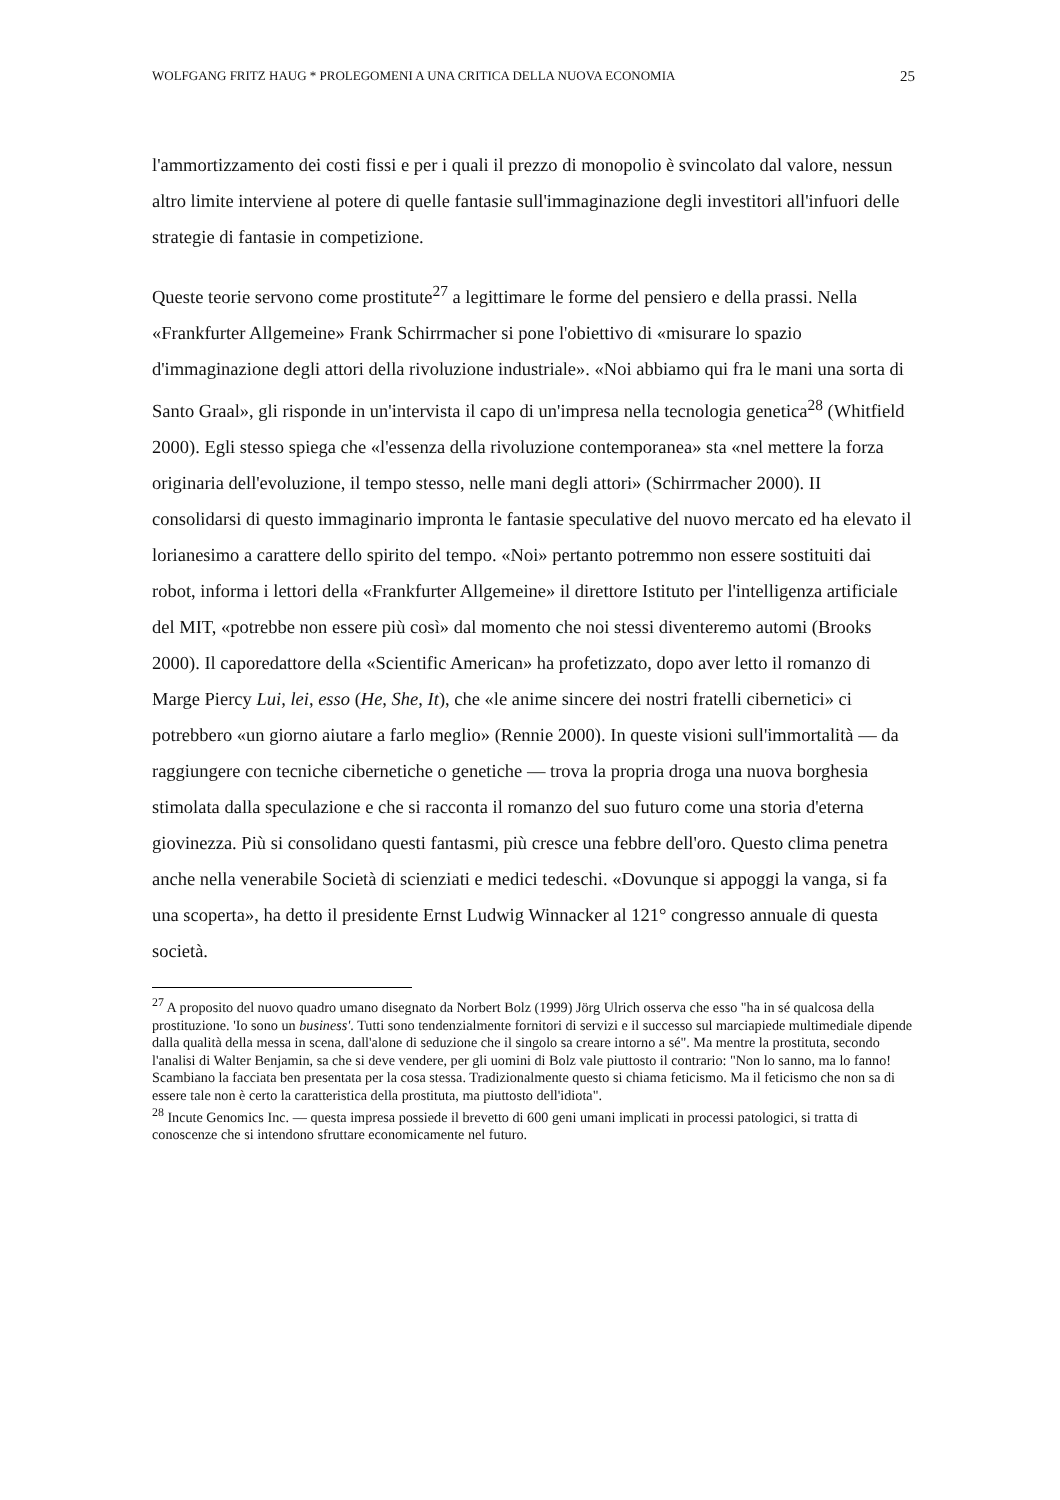WOLFGANG FRITZ HAUG * PROLEGOMENI A UNA CRITICA DELLA NUOVA ECONOMIA 25
l'ammortizzamento dei costi fissi e per i quali il prezzo di monopolio è svincolato dal valore, nessun altro limite interviene al potere di quelle fantasie sull'immaginazione degli investitori all'infuori delle strategie di fantasie in competizione.
Queste teorie servono come prostitute<sup>27</sup> a legittimare le forme del pensiero e della prassi. Nella «Frankfurter Allgemeine» Frank Schirrmacher si pone l'obiettivo di «misurare lo spazio d'immaginazione degli attori della rivoluzione industriale». «Noi abbiamo qui fra le mani una sorta di Santo Graal», gli risponde in un'intervista il capo di un'impresa nella tecnologia genetica<sup>28</sup> (Whitfield 2000). Egli stesso spiega che «l'essenza della rivoluzione contemporanea» sta «nel mettere la forza originaria dell'evoluzione, il tempo stesso, nelle mani degli attori» (Schirrmacher 2000). II consolidarsi di questo immaginario impronta le fantasie speculative del nuovo mercato ed ha elevato il lorianesimo a carattere dello spirito del tempo. «Noi» pertanto potremmo non essere sostituiti dai robot, informa i lettori della «Frankfurter Allgemeine» il direttore Istituto per l'intelligenza artificiale del MIT, «potrebbe non essere più così» dal momento che noi stessi diventeremo automi (Brooks 2000). Il caporedattore della «Scientific American» ha profetizzato, dopo aver letto il romanzo di Marge Piercy Lui, lei, esso (He, She, It), che «le anime sincere dei nostri fratelli cibernetici» ci potrebbero «un giorno aiutare a farlo meglio» (Rennie 2000). In queste visioni sull'immortalità — da raggiungere con tecniche cibernetiche o genetiche — trova la propria droga una nuova borghesia stimolata dalla speculazione e che si racconta il romanzo del suo futuro come una storia d'eterna giovinezza. Più si consolidano questi fantasmi, più cresce una febbre dell'oro. Questo clima penetra anche nella venerabile Società di scienziati e medici tedeschi. «Dovunque si appoggi la vanga, si fa una scoperta», ha detto il presidente Ernst Ludwig Winnacker al 121° congresso annuale di questa società.
<sup>27</sup> A proposito del nuovo quadro umano disegnato da Norbert Bolz (1999) Jörg Ulrich osserva che esso "ha in sé qualcosa della prostituzione. 'Io sono un business'. Tutti sono tendenzialmente fornitori di servizi e il successo sul marciapiede multimediale dipende dalla qualità della messa in scena, dall'alone di seduzione che il singolo sa creare intorno a sé". Ma mentre la prostituta, secondo l'analisi di Walter Benjamin, sa che si deve vendere, per gli uomini di Bolz vale piuttosto il contrario: "Non lo sanno, ma lo fanno! Scambiano la facciata ben presentata per la cosa stessa. Tradizionalmente questo si chiama feticismo. Ma il feticismo che non sa di essere tale non è certo la caratteristica della prostituta, ma piuttosto dell'idiota".
<sup>28</sup> Incute Genomics Inc. — questa impresa possiede il brevetto di 600 geni umani implicati in processi patologici, si tratta di conoscenze che si intendono sfruttare economicamente nel futuro.